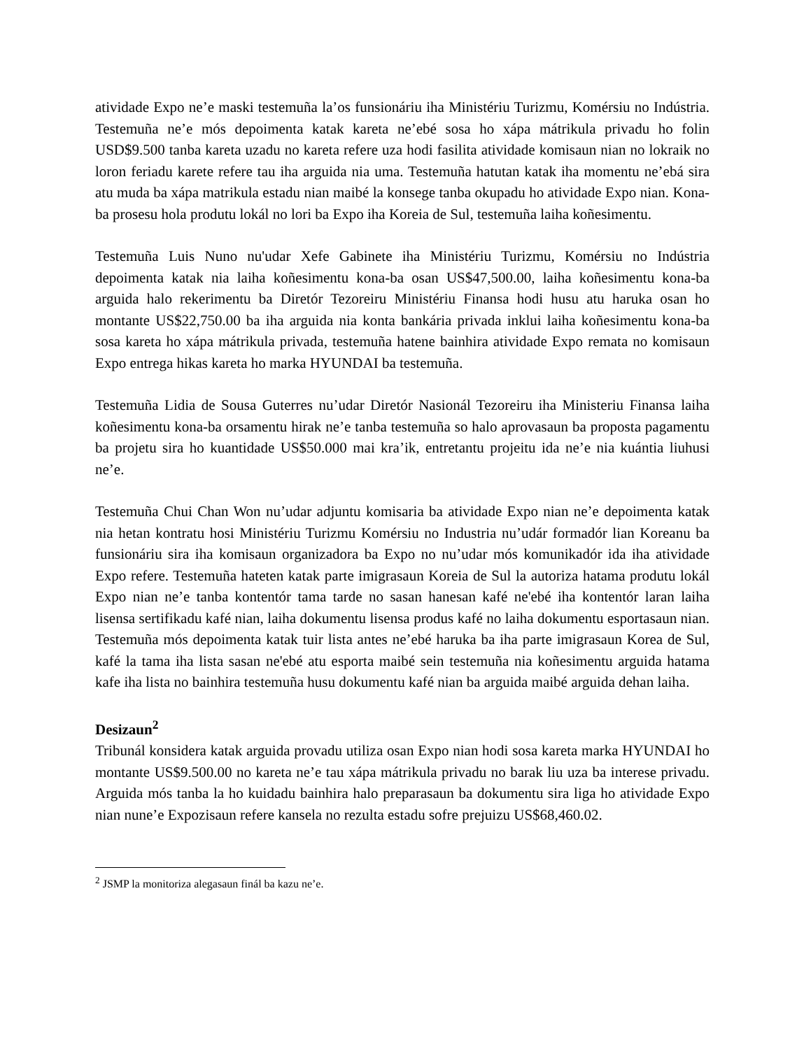atividade Expo ne’e maski testemuña la’os funsionáriu iha Ministériu Turizmu, Komérsiu no Indústria. Testemuña ne’e mós depoimenta katak kareta ne’ebé sosa ho xápa mátrikula privadu ho folin USD$9.500 tanba kareta uzadu no kareta refere uza hodi fasilita atividade komisaun nian no lokraik no loron feriadu karete refere tau iha arguida nia uma. Testemuña hatutan katak iha momentu ne’ebá sira atu muda ba xápa matrikula estadu nian maibé la konsege tanba okupadu ho atividade Expo nian. Kona-ba prosesu hola produtu lokál no lori ba Expo iha Koreia de Sul, testemuña laiha koñesimentu.
Testemuña Luis Nuno nu'udar Xefe Gabinete iha Ministériu Turizmu, Komérsiu no Indústria depoimenta katak nia laiha koñesimentu kona-ba osan US$47,500.00, laiha koñesimentu kona-ba arguida halo rekerimentu ba Diretór Tezoreiru Ministériu Finansa hodi husu atu haruka osan ho montante US$22,750.00 ba iha arguida nia konta bankária privada inklui laiha koñesimentu kona-ba sosa kareta ho xápa mátrikula privada, testemuña hatene bainhira atividade Expo remata no komisaun Expo entrega hikas kareta ho marka HYUNDAI ba testemuña.
Testemuña Lidia de Sousa Guterres nu’udar Diretór Nasionál Tezoreiru iha Ministeriu Finansa laiha koñesimentu kona-ba orsamentu hirak ne’e tanba testemuña so halo aprovasaun ba proposta pagamentu ba projetu sira ho kuantidade US$50.000 mai kra’ik, entretantu projeitu ida ne’e nia kuántia liuhusi ne’e.
Testemuña Chui Chan Won nu’udar adjuntu komisaria ba atividade Expo nian ne’e depoimenta katak nia hetan kontratu hosi Ministériu Turizmu Komérsiu no Industria nu’udár formadór lian Koreanu ba funsionáriu sira iha komisaun organizadora ba Expo no nu’udar mós komunikadór ida iha atividade Expo refere. Testemuña hateten katak parte imigrasaun Koreia de Sul la autoriza hatama produtu lokál Expo nian ne’e tanba kontentór tama tarde no sasan hanesan kafé ne'ebé iha kontentór laran laiha lisensa sertifikadu kafé nian, laiha dokumentu lisensa produs kafé no laiha dokumentu esportasaun nian. Testemuña mós depoimenta katak tuir lista antes ne’ebé haruka ba iha parte imigrasaun Korea de Sul, kafé la tama iha lista sasan ne'ebé atu esporta maibé sein testemuña nia koñesimentu arguida hatama kafe iha lista no bainhira testemuña husu dokumentu kafé nian ba arguida maibé arguida dehan laiha.
Desizaun<sup>2</sup>
Tribunál konsidera katak arguida provadu utiliza osan Expo nian hodi sosa kareta marka HYUNDAI ho montante US$9.500.00 no kareta ne’e tau xápa mátrikula privadu no barak liu uza ba interese privadu. Arguida mós tanba la ho kuidadu bainhira halo preparasaun ba dokumentu sira liga ho atividade Expo nian nune’e Expozisaun refere kansela no rezulta estadu sofre prejuizu US$68,460.02.
<sup>2</sup> JSMP la monitoriza alegasaun finál ba kazu ne’e.